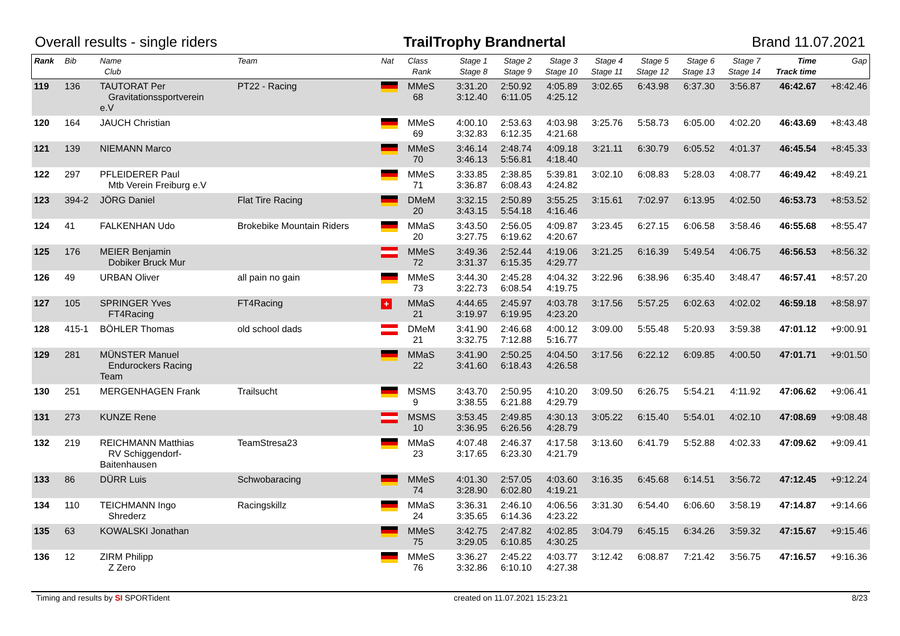Overall results - single riders TrailTrophy Brandnertal Brand 11.07.2021
| Rank | Bib | Name Club | Team | Nat | Class Rank | Stage 1 Stage 8 | Stage 2 Stage 9 | Stage 3 Stage 10 | Stage 4 Stage 11 | Stage 5 Stage 12 | Stage 6 Stage 13 | Stage 7 Stage 14 | Time Track time | Gap |
| --- | --- | --- | --- | --- | --- | --- | --- | --- | --- | --- | --- | --- | --- | --- |
| 119 | 136 | TAUTORAT Per Gravitationssportverein e.V | PT22 - Racing | | MMeS 68 | 3:31.20 3:12.40 | 2:50.92 6:11.05 | 4:05.89 4:25.12 | 3:02.65 | 6:43.98 | 6:37.30 | 3:56.87 | 46:42.67 | +8:42.46 |
| 120 | 164 | JAUCH Christian | | | MMeS 69 | 4:00.10 3:32.83 | 2:53.63 6:12.35 | 4:03.98 4:21.68 | 3:25.76 | 5:58.73 | 6:05.00 | 4:02.20 | 46:43.69 | +8:43.48 |
| 121 | 139 | NIEMANN Marco | | | MMeS 70 | 3:46.14 3:46.13 | 2:48.74 5:56.81 | 4:09.18 4:18.40 | 3:21.11 | 6:30.79 | 6:05.52 | 4:01.37 | 46:45.54 | +8:45.33 |
| 122 | 297 | PFLEIDERER Paul Mtb Verein Freiburg e.V | | | MMeS 71 | 3:33.85 3:36.87 | 2:38.85 6:08.43 | 5:39.81 4:24.82 | 3:02.10 | 6:08.83 | 5:28.03 | 4:08.77 | 46:49.42 | +8:49.21 |
| 123 | 394-2 | JÖRG Daniel | Flat Tire Racing | | DMeM 20 | 3:32.15 3:43.15 | 2:50.89 5:54.18 | 3:55.25 4:16.46 | 3:15.61 | 7:02.97 | 6:13.95 | 4:02.50 | 46:53.73 | +8:53.52 |
| 124 | 41 | FALKENHAN Udo | Brokebike Mountain Riders | | MMaS 20 | 3:43.50 3:27.75 | 2:56.05 6:19.62 | 4:09.87 4:20.67 | 3:23.45 | 6:27.15 | 6:06.58 | 3:58.46 | 46:55.68 | +8:55.47 |
| 125 | 176 | MEIER Benjamin Dobiker Bruck Mur | | | MMeS 72 | 3:49.36 3:31.37 | 2:52.44 6:15.35 | 4:19.06 4:29.77 | 3:21.25 | 6:16.39 | 5:49.54 | 4:06.75 | 46:56.53 | +8:56.32 |
| 126 | 49 | URBAN Oliver | all pain no gain | | MMeS 73 | 3:44.30 3:22.73 | 2:45.28 6:08.54 | 4:04.32 4:19.75 | 3:22.96 | 6:38.96 | 6:35.40 | 3:48.47 | 46:57.41 | +8:57.20 |
| 127 | 105 | SPRINGER Yves FT4Racing | FT4Racing | + | MMaS 21 | 4:44.65 3:19.97 | 2:45.97 6:19.95 | 4:03.78 4:23.20 | 3:17.56 | 5:57.25 | 6:02.63 | 4:02.02 | 46:59.18 | +8:58.97 |
| 128 | 415-1 | BÖHLER Thomas | old school dads | | DMeM 21 | 3:41.90 3:32.75 | 2:46.68 7:12.88 | 4:00.12 5:16.77 | 3:09.00 | 5:55.48 | 5:20.93 | 3:59.38 | 47:01.12 | +9:00.91 |
| 129 | 281 | MÜNSTER Manuel Endurockers Racing Team | | | MMaS 22 | 3:41.90 3:41.60 | 2:50.25 6:18.43 | 4:04.50 4:26.58 | 3:17.56 | 6:22.12 | 6:09.85 | 4:00.50 | 47:01.71 | +9:01.50 |
| 130 | 251 | MERGENHAGEN Frank | Trailsucht | | MSMS 9 | 3:43.70 3:38.55 | 2:50.95 6:21.88 | 4:10.20 4:29.79 | 3:09.50 | 6:26.75 | 5:54.21 | 4:11.92 | 47:06.62 | +9:06.41 |
| 131 | 273 | KUNZE Rene | | | MSMS 10 | 3:53.45 3:36.95 | 2:49.85 6:26.56 | 4:30.13 4:28.79 | 3:05.22 | 6:15.40 | 5:54.01 | 4:02.10 | 47:08.69 | +9:08.48 |
| 132 | 219 | REICHMANN Matthias RV Schiggendorf- Baitenhausen | TeamStresa23 | | MMaS 23 | 4:07.48 3:17.65 | 2:46.37 6:23.30 | 4:17.58 4:21.79 | 3:13.60 | 6:41.79 | 5:52.88 | 4:02.33 | 47:09.62 | +9:09.41 |
| 133 | 86 | DÜRR Luis | Schwobaracing | | MMeS 74 | 4:01.30 3:28.90 | 2:57.05 6:02.80 | 4:03.60 4:19.21 | 3:16.35 | 6:45.68 | 6:14.51 | 3:56.72 | 47:12.45 | +9:12.24 |
| 134 | 110 | TEICHMANN Ingo Shrederz | Racingskillz | | MMaS 24 | 3:36.31 3:35.65 | 2:46.10 6:14.36 | 4:06.56 4:23.22 | 3:31.30 | 6:54.40 | 6:06.60 | 3:58.19 | 47:14.87 | +9:14.66 |
| 135 | 63 | KOWALSKI Jonathan | | | MMeS 75 | 3:42.75 3:29.05 | 2:47.82 6:10.85 | 4:02.85 4:30.25 | 3:04.79 | 6:45.15 | 6:34.26 | 3:59.32 | 47:15.67 | +9:15.46 |
| 136 | 12 | ZIRM Philipp Z Zero | | | MMeS 76 | 3:36.27 3:32.86 | 2:45.22 6:10.10 | 4:03.77 4:27.38 | 3:12.42 | 6:08.87 | 7:21.42 | 3:56.75 | 47:16.57 | +9:16.36 |
Timing and results by SI SPORTident created on 11.07.2021 15:23:21 8/23